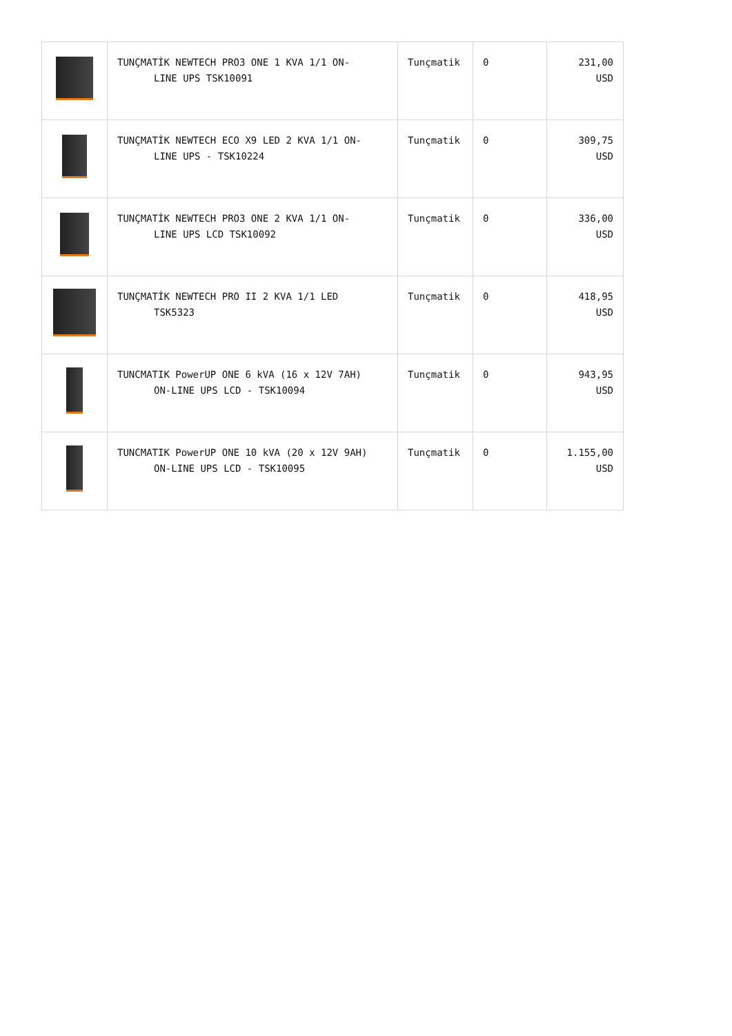| | TUNÇMATİK NEWTECH PRO3 ONE 1 KVA 1/1 ON- LINE UPS TSK10091 | Tunçmatik | 0 | 231,00 USD |
| | TUNÇMATİK NEWTECH ECO X9 LED 2 KVA 1/1 ON- LINE UPS - TSK10224 | Tunçmatik | 0 | 309,75 USD |
| | TUNÇMATİK NEWTECH PRO3 ONE 2 KVA 1/1 ON- LINE UPS LCD TSK10092 | Tunçmatik | 0 | 336,00 USD |
| | TUNÇMATİK NEWTECH PRO II 2 KVA 1/1 LED TSK5323 | Tunçmatik | 0 | 418,95 USD |
| | TUNCMATIK PowerUP ONE 6 kVA (16 x 12V 7AH) ON-LINE UPS LCD - TSK10094 | Tunçmatik | 0 | 943,95 USD |
| | TUNCMATIK PowerUP ONE 10 kVA (20 x 12V 9AH) ON-LINE UPS LCD - TSK10095 | Tunçmatik | 0 | 1.155,00 USD |